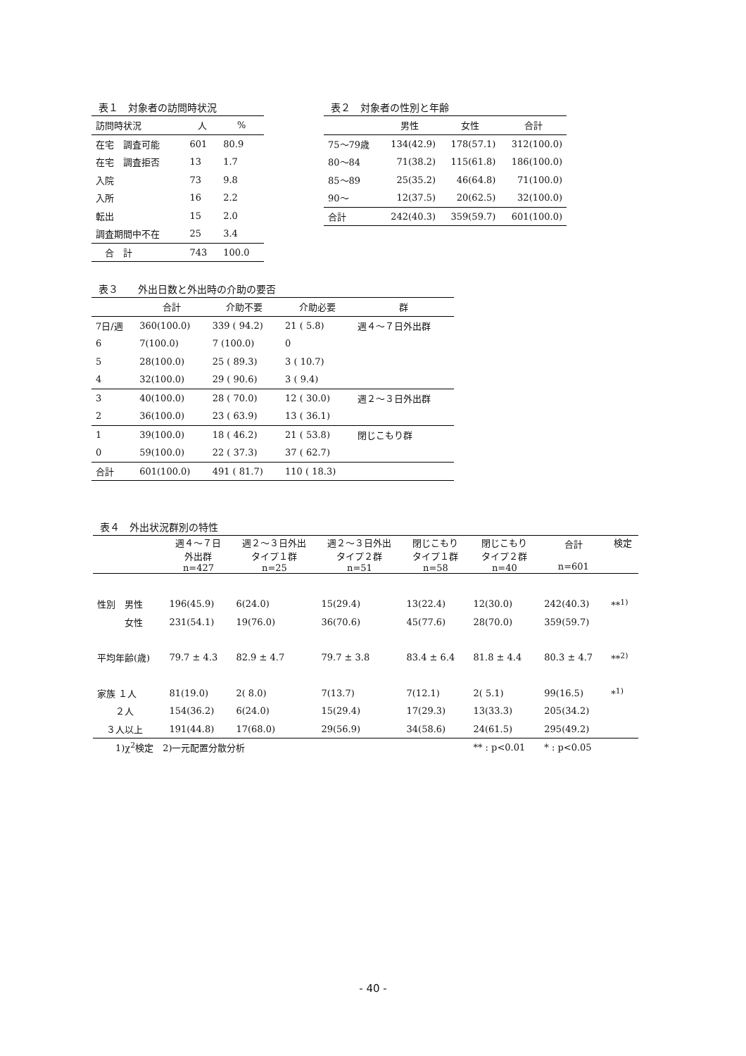表１　対象者の訪問時状況
| 訪問時状況 | 人 | % |
| --- | --- | --- |
| 在宅 調査可能 | 601 | 80.9 |
| 在宅 調査拒否 | 13 | 1.7 |
| 入院 | 73 | 9.8 |
| 入所 | 16 | 2.2 |
| 転出 | 15 | 2.0 |
| 調査期間中不在 | 25 | 3.4 |
| 合 計 | 743 | 100.0 |
表２　対象者の性別と年齢
| | 男性 | 女性 | 合計 |
| --- | --- | --- | --- |
| 75～79歳 | 134(42.9) | 178(57.1) | 312(100.0) |
| 80～84 | 71(38.2) | 115(61.8) | 186(100.0) |
| 85～89 | 25(35.2) | 46(64.8) | 71(100.0) |
| 90～ | 12(37.5) | 20(62.5) | 32(100.0) |
| 合計 | 242(40.3) | 359(59.7) | 601(100.0) |
表３　　外出日数と外出時の介助の要否
| | 合計 | 介助不要 | 介助必要 | 群 |
| --- | --- | --- | --- | --- |
| 7日/週 | 360(100.0) | 339 ( 94.2) | 21 ( 5.8) | 週４～７日外出群 |
| 6 | 7(100.0) | 7 (100.0) | 0 | |
| 5 | 28(100.0) | 25 ( 89.3) | 3 ( 10.7) | |
| 4 | 32(100.0) | 29 ( 90.6) | 3 ( 9.4) | |
| 3 | 40(100.0) | 28 ( 70.0) | 12 ( 30.0) | 週２～３日外出群 |
| 2 | 36(100.0) | 23 ( 63.9) | 13 ( 36.1) | |
| 1 | 39(100.0) | 18 ( 46.2) | 21 ( 53.8) | 閉じこもり群 |
| 0 | 59(100.0) | 22 ( 37.3) | 37 ( 62.7) | |
| 合計 | 601(100.0) | 491 ( 81.7) | 110 ( 18.3) | |
表４　外出状況群別の特性
| | 週４～７日 外出群 n=427 | 週２～３日外出 タイプ１群 n=25 | 週２～３日外出 タイプ２群 n=51 | 閉じこもり タイプ１群 n=58 | 閉じこもり タイプ２群 n=40 | 合計 n=601 | 検定 |
| --- | --- | --- | --- | --- | --- | --- | --- |
| 性別 男性 | 196(45.9) | 6(24.0) | 15(29.4) | 13(22.4) | 12(30.0) | 242(40.3) | **<sup>1)</sup> |
| 女性 | 231(54.1) | 19(76.0) | 36(70.6) | 45(77.6) | 28(70.0) | 359(59.7) | |
| 平均年齢(歳) | 79.7 ± 4.3 | 82.9 ± 4.7 | 79.7 ± 3.8 | 83.4 ± 6.4 | 81.8 ± 4.4 | 80.3 ± 4.7 | **<sup>2)</sup> |
| 家族 １人 | 81(19.0) | 2( 8.0) | 7(13.7) | 7(12.1) | 2( 5.1) | 99(16.5) | *<sup>1)</sup> |
| ２人 | 154(36.2) | 6(24.0) | 15(29.4) | 17(29.3) | 13(33.3) | 205(34.2) | |
| ３人以上 | 191(44.8) | 17(68.0) | 29(56.9) | 34(58.6) | 24(61.5) | 295(49.2) | |
| 1)χ<sup>2</sup>検定 2)一元配置分散分析 | | | | | ** : p<0.01 | * : p<0.05 | |
- 40 -